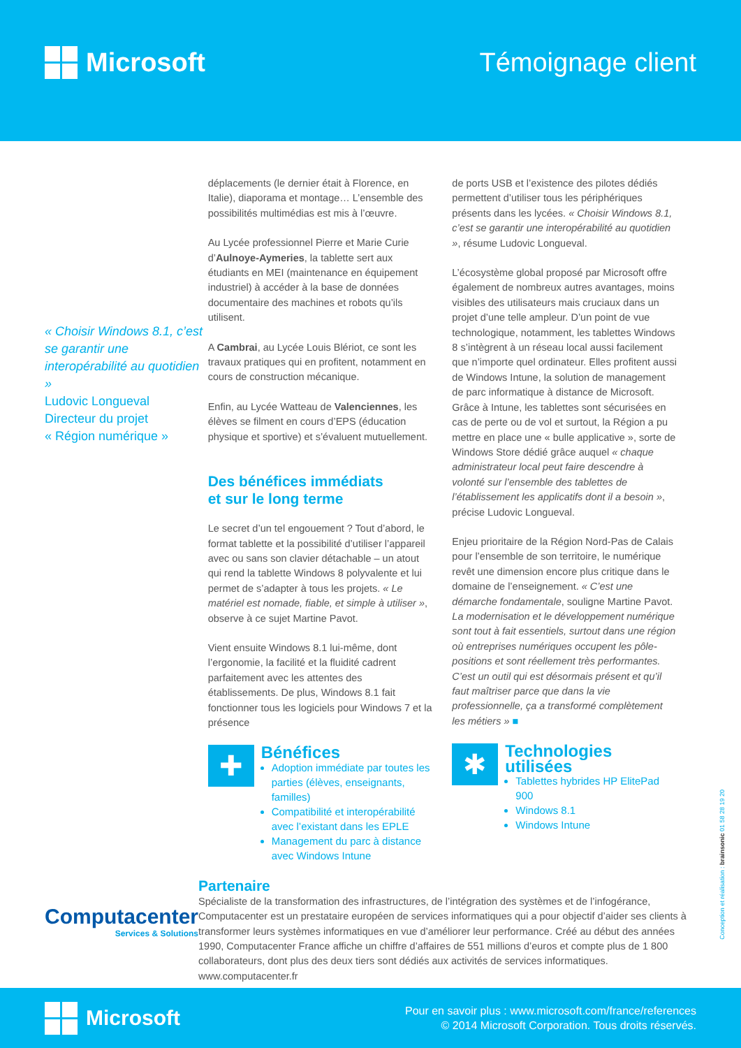Microsoft Témoignage client
« Choisir Windows 8.1, c’est se garantir une interopérabilité au quotidien »
Ludovic Longueval
Directeur du projet
« Région numérique »
déplacements (le dernier était à Florence, en Italie), diaporama et montage… L’ensemble des possibilités multimédias est mis à l’œuvre.
Au Lycée professionnel Pierre et Marie Curie d’Aulnoye-Aymeries, la tablette sert aux étudiants en MEI (maintenance en équipement industriel) à accéder à la base de données documentaire des machines et robots qu’ils utilisent.
A Cambrai, au Lycée Louis Blériot, ce sont les travaux pratiques qui en profitent, notamment en cours de construction mécanique.
Enfin, au Lycée Watteau de Valenciennes, les élèves se filment en cours d’EPS (éducation physique et sportive) et s’évaluent mutuellement.
Des bénéfices immédiats
et sur le long terme
Le secret d’un tel engouement ? Tout d’abord, le format tablette et la possibilité d’utiliser l’appareil avec ou sans son clavier détachable – un atout qui rend la tablette Windows 8 polyvalente et lui permet de s’adapter à tous les projets. « Le matériel est nomade, fiable, et simple à utiliser », observe à ce sujet Martine Pavot.
Vient ensuite Windows 8.1 lui-même, dont l’ergonomie, la facilité et la fluidité cadrent parfaitement avec les attentes des établissements. De plus, Windows 8.1 fait fonctionner tous les logiciels pour Windows 7 et la présence
✚
Bénéfices
Adoption immédiate par toutes les parties (élèves, enseignants, familles)
Compatibilité et interopérabilité avec l’existant dans les EPLE
Management du parc à distance avec Windows Intune
de ports USB et l’existence des pilotes dédiés permettent d’utiliser tous les périphériques présents dans les lycées. « Choisir Windows 8.1, c’est se garantir une interopérabilité au quotidien », résume Ludovic Longueval.
L’écosystème global proposé par Microsoft offre également de nombreux autres avantages, moins visibles des utilisateurs mais cruciaux dans un projet d’une telle ampleur. D’un point de vue technologique, notamment, les tablettes Windows 8 s’intègrent à un réseau local aussi facilement que n’importe quel ordinateur. Elles profitent aussi de Windows Intune, la solution de management de parc informatique à distance de Microsoft. Grâce à Intune, les tablettes sont sécurisées en cas de perte ou de vol et surtout, la Région a pu mettre en place une « bulle applicative », sorte de Windows Store dédié grâce auquel « chaque administrateur local peut faire descendre à volonté sur l’ensemble des tablettes de l’établissement les applicatifs dont il a besoin », précise Ludovic Longueval.
Enjeu prioritaire de la Région Nord-Pas de Calais pour l’ensemble de son territoire, le numérique revêt une dimension encore plus critique dans le domaine de l’enseignement. « C’est une démarche fondamentale, souligne Martine Pavot. La modernisation et le développement numérique sont tout à fait essentiels, surtout dans une région où entreprises numériques occupent les pôle-positions et sont réellement très performantes. C’est un outil qui est désormais présent et qu’il faut maîtriser parce que dans la vie professionnelle, ça a transformé complètement les métiers » ■
✱
Technologies utilisées
Tablettes hybrides HP ElitePad 900
Windows 8.1
Windows Intune
Computacenter
Services & Solutions
Partenaire
Spécialiste de la transformation des infrastructures, de l’intégration des systèmes et de l’infogérance, Computacenter est un prestataire européen de services informatiques qui a pour objectif d’aider ses clients à transformer leurs systèmes informatiques en vue d’améliorer leur performance. Créé au début des années 1990, Computacenter France affiche un chiffre d’affaires de 551 millions d’euros et compte plus de 1 800 collaborateurs, dont plus des deux tiers sont dédiés aux activités de services informatiques.
www.computacenter.fr
Conception et réalisation : brainsonic 01 58 28 19 20
Microsoft
Pour en savoir plus : www.microsoft.com/france/references
© 2014 Microsoft Corporation. Tous droits réservés.